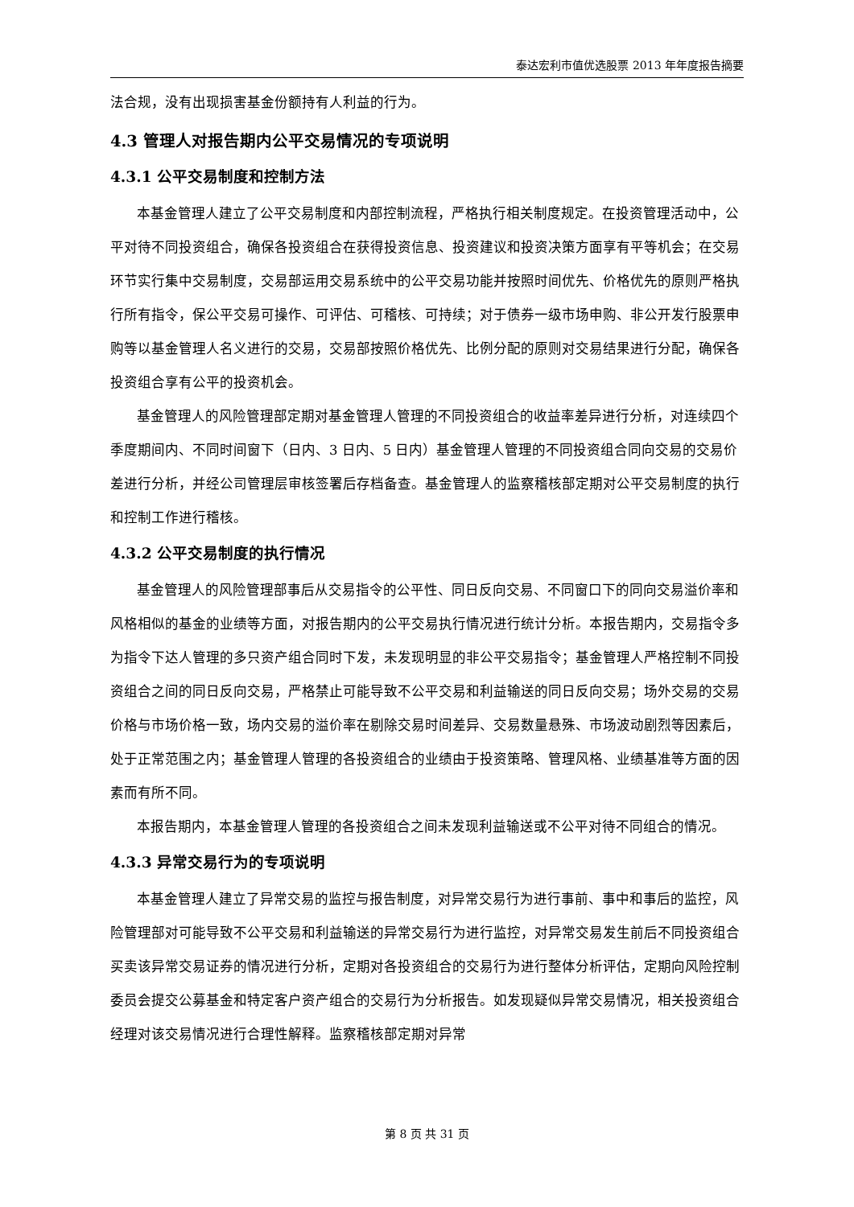泰达宏利市值优选股票 2013 年年度报告摘要
法合规，没有出现损害基金份额持有人利益的行为。
4.3 管理人对报告期内公平交易情况的专项说明
4.3.1 公平交易制度和控制方法
本基金管理人建立了公平交易制度和内部控制流程，严格执行相关制度规定。在投资管理活动中，公平对待不同投资组合，确保各投资组合在获得投资信息、投资建议和投资决策方面享有平等机会；在交易环节实行集中交易制度，交易部运用交易系统中的公平交易功能并按照时间优先、价格优先的原则严格执行所有指令，保公平交易可操作、可评估、可稽核、可持续；对于债券一级市场申购、非公开发行股票申购等以基金管理人名义进行的交易，交易部按照价格优先、比例分配的原则对交易结果进行分配，确保各投资组合享有公平的投资机会。
基金管理人的风险管理部定期对基金管理人管理的不同投资组合的收益率差异进行分析，对连续四个季度期间内、不同时间窗下（日内、3 日内、5 日内）基金管理人管理的不同投资组合同向交易的交易价差进行分析，并经公司管理层审核签署后存档备查。基金管理人的监察稽核部定期对公平交易制度的执行和控制工作进行稽核。
4.3.2 公平交易制度的执行情况
基金管理人的风险管理部事后从交易指令的公平性、同日反向交易、不同窗口下的同向交易溢价率和风格相似的基金的业绩等方面，对报告期内的公平交易执行情况进行统计分析。本报告期内，交易指令多为指令下达人管理的多只资产组合同时下发，未发现明显的非公平交易指令；基金管理人严格控制不同投资组合之间的同日反向交易，严格禁止可能导致不公平交易和利益输送的同日反向交易；场外交易的交易价格与市场价格一致，场内交易的溢价率在剔除交易时间差异、交易数量悬殊、市场波动剧烈等因素后，处于正常范围之内；基金管理人管理的各投资组合的业绩由于投资策略、管理风格、业绩基准等方面的因素而有所不同。
本报告期内，本基金管理人管理的各投资组合之间未发现利益输送或不公平对待不同组合的情况。
4.3.3 异常交易行为的专项说明
本基金管理人建立了异常交易的监控与报告制度，对异常交易行为进行事前、事中和事后的监控，风险管理部对可能导致不公平交易和利益输送的异常交易行为进行监控，对异常交易发生前后不同投资组合买卖该异常交易证券的情况进行分析，定期对各投资组合的交易行为进行整体分析评估，定期向风险控制委员会提交公募基金和特定客户资产组合的交易行为分析报告。如发现疑似异常交易情况，相关投资组合经理对该交易情况进行合理性解释。监察稽核部定期对异常
第 8 页 共 31 页